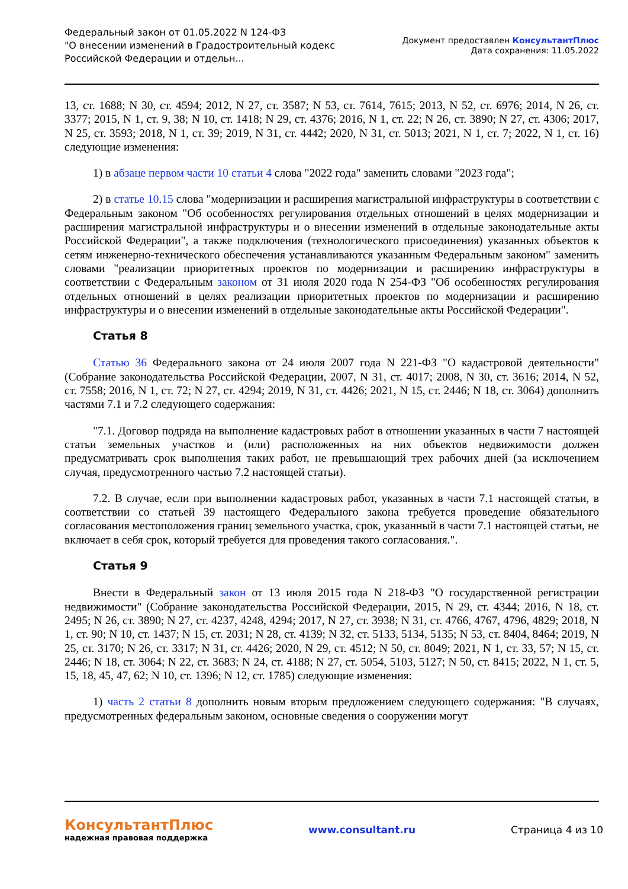Федеральный закон от 01.05.2022 N 124-ФЗ
"О внесении изменений в Градостроительный кодекс
Российской Федерации и отдельн...
Документ предоставлен КонсультантПлюс
Дата сохранения: 11.05.2022
13, ст. 1688; N 30, ст. 4594; 2012, N 27, ст. 3587; N 53, ст. 7614, 7615; 2013, N 52, ст. 6976; 2014, N 26, ст. 3377; 2015, N 1, ст. 9, 38; N 10, ст. 1418; N 29, ст. 4376; 2016, N 1, ст. 22; N 26, ст. 3890; N 27, ст. 4306; 2017, N 25, ст. 3593; 2018, N 1, ст. 39; 2019, N 31, ст. 4442; 2020, N 31, ст. 5013; 2021, N 1, ст. 7; 2022, N 1, ст. 16) следующие изменения:
1) в абзаце первом части 10 статьи 4 слова "2022 года" заменить словами "2023 года";
2) в статье 10.15 слова "модернизации и расширения магистральной инфраструктуры в соответствии с Федеральным законом "Об особенностях регулирования отдельных отношений в целях модернизации и расширения магистральной инфраструктуры и о внесении изменений в отдельные законодательные акты Российской Федерации", а также подключения (технологического присоединения) указанных объектов к сетям инженерно-технического обеспечения устанавливаются указанным Федеральным законом" заменить словами "реализации приоритетных проектов по модернизации и расширению инфраструктуры в соответствии с Федеральным законом от 31 июля 2020 года N 254-ФЗ "Об особенностях регулирования отдельных отношений в целях реализации приоритетных проектов по модернизации и расширению инфраструктуры и о внесении изменений в отдельные законодательные акты Российской Федерации".
Статья 8
Статью 36 Федерального закона от 24 июля 2007 года N 221-ФЗ "О кадастровой деятельности" (Собрание законодательства Российской Федерации, 2007, N 31, ст. 4017; 2008, N 30, ст. 3616; 2014, N 52, ст. 7558; 2016, N 1, ст. 72; N 27, ст. 4294; 2019, N 31, ст. 4426; 2021, N 15, ст. 2446; N 18, ст. 3064) дополнить частями 7.1 и 7.2 следующего содержания:
"7.1. Договор подряда на выполнение кадастровых работ в отношении указанных в части 7 настоящей статьи земельных участков и (или) расположенных на них объектов недвижимости должен предусматривать срок выполнения таких работ, не превышающий трех рабочих дней (за исключением случая, предусмотренного частью 7.2 настоящей статьи).
7.2. В случае, если при выполнении кадастровых работ, указанных в части 7.1 настоящей статьи, в соответствии со статьей 39 настоящего Федерального закона требуется проведение обязательного согласования местоположения границ земельного участка, срок, указанный в части 7.1 настоящей статьи, не включает в себя срок, который требуется для проведения такого согласования.".
Статья 9
Внести в Федеральный закон от 13 июля 2015 года N 218-ФЗ "О государственной регистрации недвижимости" (Собрание законодательства Российской Федерации, 2015, N 29, ст. 4344; 2016, N 18, ст. 2495; N 26, ст. 3890; N 27, ст. 4237, 4248, 4294; 2017, N 27, ст. 3938; N 31, ст. 4766, 4767, 4796, 4829; 2018, N 1, ст. 90; N 10, ст. 1437; N 15, ст. 2031; N 28, ст. 4139; N 32, ст. 5133, 5134, 5135; N 53, ст. 8404, 8464; 2019, N 25, ст. 3170; N 26, ст. 3317; N 31, ст. 4426; 2020, N 29, ст. 4512; N 50, ст. 8049; 2021, N 1, ст. 33, 57; N 15, ст. 2446; N 18, ст. 3064; N 22, ст. 3683; N 24, ст. 4188; N 27, ст. 5054, 5103, 5127; N 50, ст. 8415; 2022, N 1, ст. 5, 15, 18, 45, 47, 62; N 10, ст. 1396; N 12, ст. 1785) следующие изменения:
1) часть 2 статьи 8 дополнить новым вторым предложением следующего содержания: "В случаях, предусмотренных федеральным законом, основные сведения о сооружении могут
КонсультантПлюс
надежная правовая поддержка
www.consultant.ru Страница 4 из 10